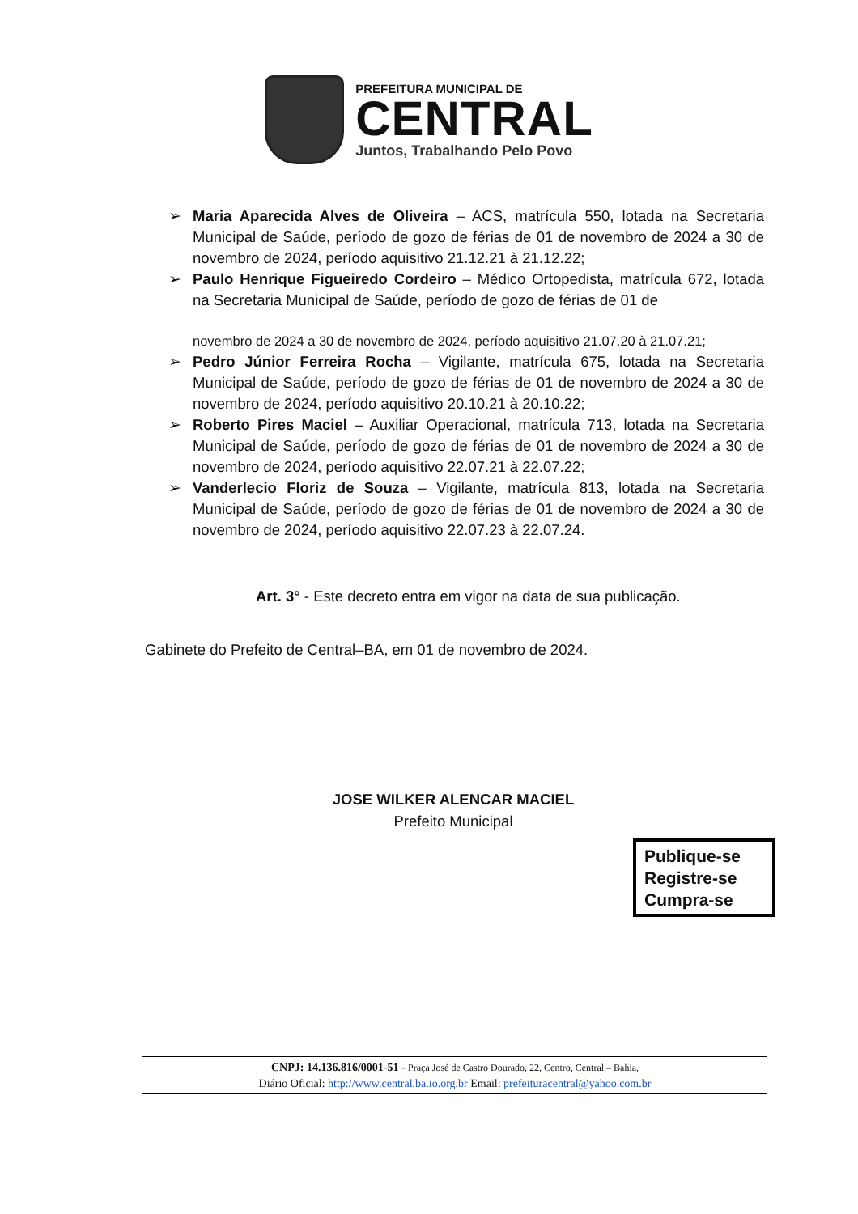PREFEITURA MUNICIPAL DE
CENTRAL
Juntos, Trabalhando Pelo Povo
➢ Maria Aparecida Alves de Oliveira – ACS, matrícula 550, lotada na Secretaria Municipal de Saúde, período de gozo de férias de 01 de novembro de 2024 a 30 de novembro de 2024, período aquisitivo 21.12.21 à 21.12.22;
➢ Paulo Henrique Figueiredo Cordeiro – Médico Ortopedista, matrícula 672, lotada na Secretaria Municipal de Saúde, período de gozo de férias de 01 de
novembro de 2024 a 30 de novembro de 2024, período aquisitivo 21.07.20 à 21.07.21;
➢ Pedro Júnior Ferreira Rocha – Vigilante, matrícula 675, lotada na Secretaria Municipal de Saúde, período de gozo de férias de 01 de novembro de 2024 a 30 de novembro de 2024, período aquisitivo 20.10.21 à 20.10.22;
➢ Roberto Pires Maciel – Auxiliar Operacional, matrícula 713, lotada na Secretaria Municipal de Saúde, período de gozo de férias de 01 de novembro de 2024 a 30 de novembro de 2024, período aquisitivo 22.07.21 à 22.07.22;
➢ Vanderlecio Floriz de Souza – Vigilante, matrícula 813, lotada na Secretaria Municipal de Saúde, período de gozo de férias de 01 de novembro de 2024 a 30 de novembro de 2024, período aquisitivo 22.07.23 à 22.07.24.
Art. 3° - Este decreto entra em vigor na data de sua publicação.
Gabinete do Prefeito de Central–BA, em 01 de novembro de 2024.
JOSE WILKER ALENCAR MACIEL
Prefeito Municipal
Publique-se
Registre-se
Cumpra-se
CNPJ: 14.136.816/0001-51 - Praça José de Castro Dourado, 22, Centro, Central – Bahia,
Diário Oficial: http://www.central.ba.io.org.br Email: prefeituracentral@yahoo.com.br